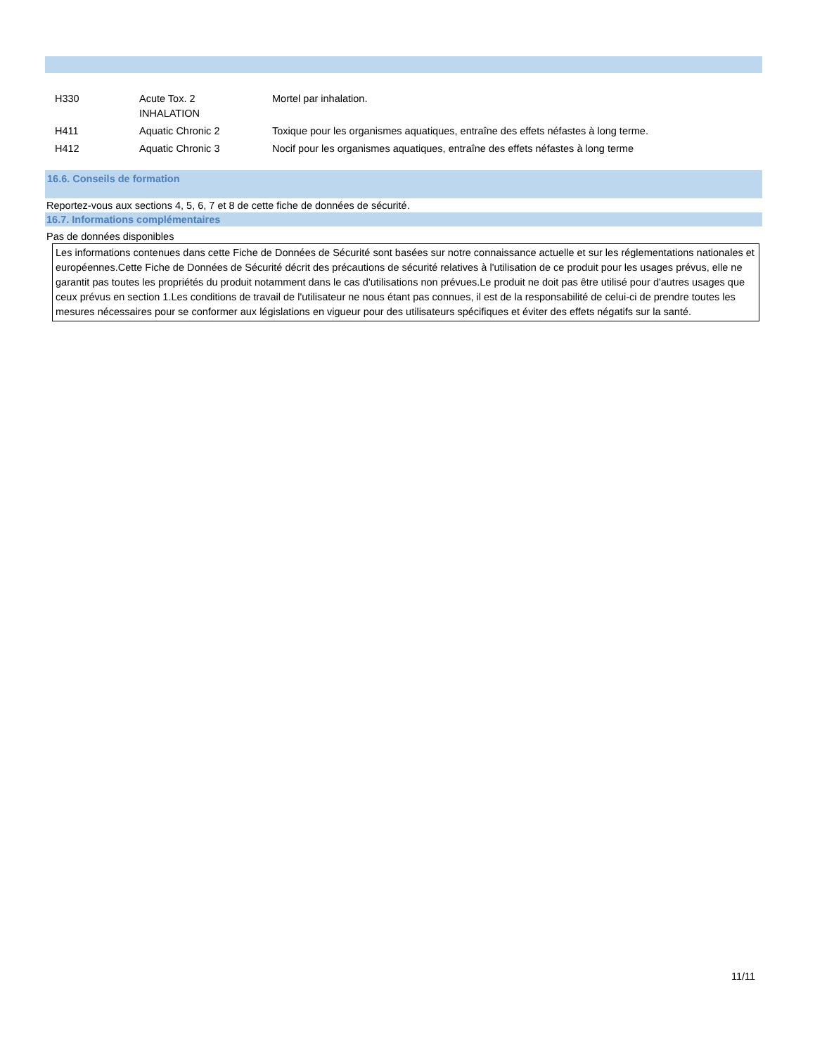| H330 | Acute Tox. 2 INHALATION | Mortel par inhalation. |
| H411 | Aquatic Chronic 2 | Toxique pour les organismes aquatiques, entraîne des effets néfastes à long terme. |
| H412 | Aquatic Chronic 3 | Nocif pour les organismes aquatiques, entraîne des effets néfastes à long terme |
16.6. Conseils de formation
Reportez-vous aux sections 4, 5, 6, 7 et 8 de cette fiche de données de sécurité.
16.7. Informations complémentaires
Pas de données disponibles
Les informations contenues dans cette Fiche de Données de Sécurité sont basées sur notre connaissance actuelle et sur les réglementations nationales et européennes.Cette Fiche de Données de Sécurité décrit des précautions de sécurité relatives à l'utilisation de ce produit pour les usages prévus, elle ne garantit pas toutes les propriétés du produit notamment dans le cas d'utilisations non prévues.Le produit ne doit pas être utilisé pour d'autres usages que ceux prévus en section 1.Les conditions de travail de l'utilisateur ne nous étant pas connues, il est de la responsabilité de celui-ci de prendre toutes les mesures nécessaires pour se conformer aux législations en vigueur pour des utilisateurs spécifiques et éviter des effets négatifs sur la santé.
11/11